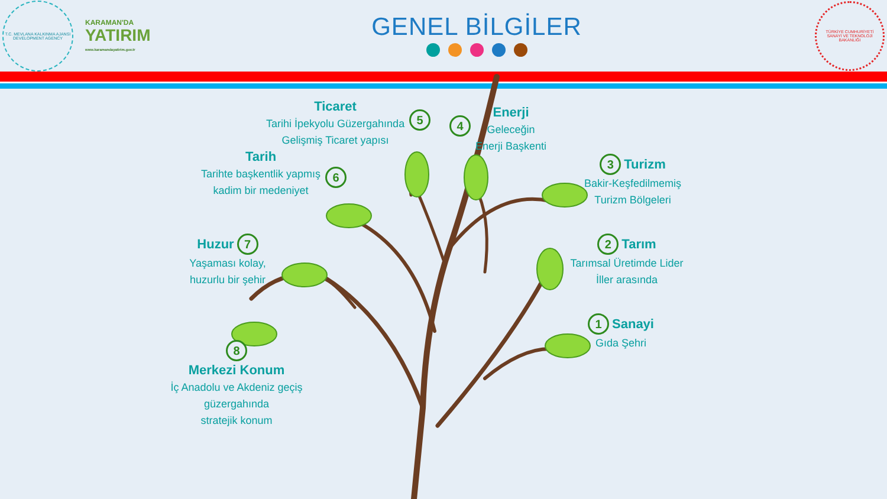T.C. MEVLANA KALKINMA AJANSI
DEVELOPMENT AGENCY
KARAMAN'DA
YATIRIM
www.karamandayatirim.gov.tr
GENEL BİLGİLER
TÜRKİYE CUMHURİYETİ
SANAYİ VE TEKNOLOJİ
BAKANLIĞI
Ticaret
Tarihi İpekyolu Güzergahında
Gelişmiş Ticaret yapısı
5
4
Enerji
Geleceğin
Enerji Başkenti
Tarih
Tarihte başkentlik yapmış
kadim bir medeniyet
6
3
Turizm
Bakir-Keşfedilmemiş
Turizm Bölgeleri
Huzur
7
Yaşaması kolay,
huzurlu bir şehir
2
Tarım
Tarımsal Üretimde Lider
İller arasında
1
Sanayi
Gıda Şehri
8
Merkezi Konum
İç Anadolu ve Akdeniz geçiş
güzergahında
stratejik konum